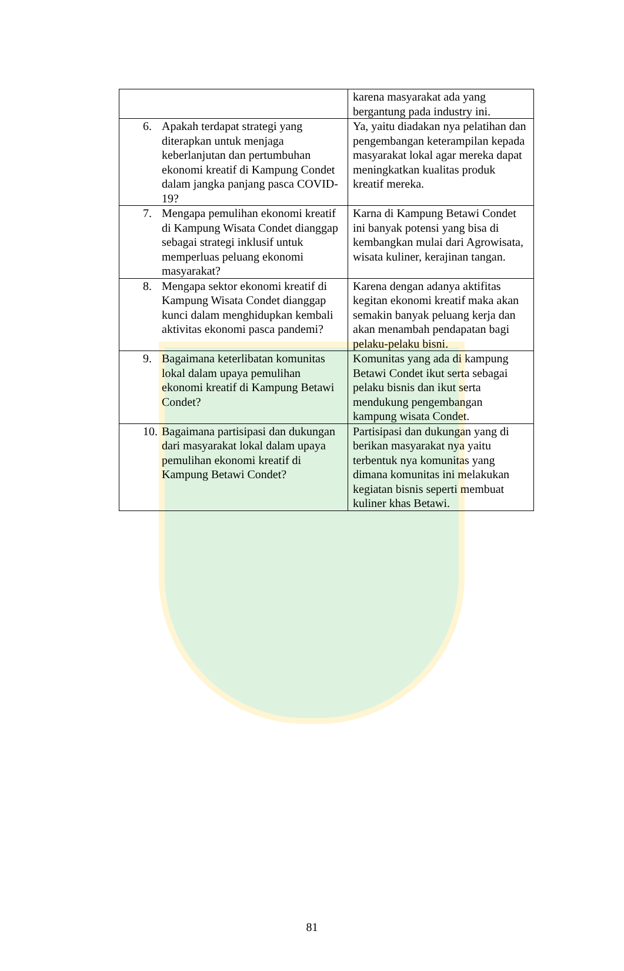| | karena masyarakat ada yang bergantung pada industry ini. |
| 6. Apakah terdapat strategi yang diterapkan untuk menjaga keberlanjutan dan pertumbuhan ekonomi kreatif di Kampung Condet dalam jangka panjang pasca COVID-19? | Ya, yaitu diadakan nya pelatihan dan pengembangan keterampilan kepada masyarakat lokal agar mereka dapat meningkatkan kualitas produk kreatif mereka. |
| 7. Mengapa pemulihan ekonomi kreatif di Kampung Wisata Condet dianggap sebagai strategi inklusif untuk memperluas peluang ekonomi masyarakat? | Karna di Kampung Betawi Condet ini banyak potensi yang bisa di kembangkan mulai dari Agrowisata, wisata kuliner, kerajinan tangan. |
| 8. Mengapa sektor ekonomi kreatif di Kampung Wisata Condet dianggap kunci dalam menghidupkan kembali aktivitas ekonomi pasca pandemi? | Karena dengan adanya aktifitas kegitan ekonomi kreatif maka akan semakin banyak peluang kerja dan akan menambah pendapatan bagi pelaku-pelaku bisni. |
| 9. Bagaimana keterlibatan komunitas lokal dalam upaya pemulihan ekonomi kreatif di Kampung Betawi Condet? | Komunitas yang ada di kampung Betawi Condet ikut serta sebagai pelaku bisnis dan ikut serta mendukung pengembangan kampung wisata Condet. |
| 10. Bagaimana partisipasi dan dukungan dari masyarakat lokal dalam upaya pemulihan ekonomi kreatif di Kampung Betawi Condet? | Partisipasi dan dukungan yang di berikan masyarakat nya yaitu terbentuk nya komunitas yang dimana komunitas ini melakukan kegiatan bisnis seperti membuat kuliner khas Betawi. |
81